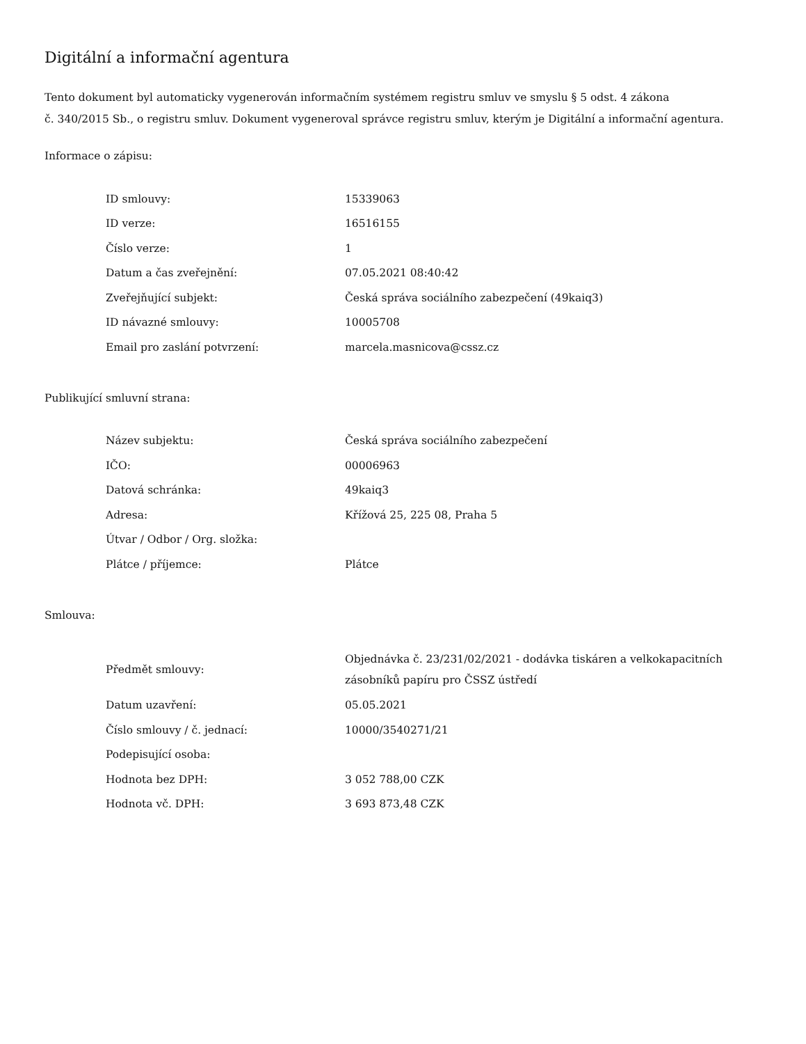Digitální a informační agentura
Tento dokument byl automaticky vygenerován informačním systémem registru smluv ve smyslu § 5 odst. 4 zákona
č. 340/2015 Sb., o registru smluv. Dokument vygeneroval správce registru smluv, kterým je Digitální a informační agentura.
Informace o zápisu:
| ID smlouvy: | 15339063 |
| ID verze: | 16516155 |
| Číslo verze: | 1 |
| Datum a čas zveřejnění: | 07.05.2021 08:40:42 |
| Zveřejňující subjekt: | Česká správa sociálního zabezpečení (49kaiq3) |
| ID návazné smlouvy: | 10005708 |
| Email pro zaslání potvrzení: | marcela.masnicova@cssz.cz |
Publikující smluvní strana:
| Název subjektu: | Česká správa sociálního zabezpečení |
| IČO: | 00006963 |
| Datová schránka: | 49kaiq3 |
| Adresa: | Křížová 25, 225 08, Praha 5 |
| Útvar / Odbor / Org. složka: | |
| Plátce / příjemce: | Plátce |
Smlouva:
| Předmět smlouvy: | Objednávka č. 23/231/02/2021 - dodávka tiskáren a velkokapacitních zásobníků papíru pro ČSSZ ústředí |
| Datum uzavření: | 05.05.2021 |
| Číslo smlouvy / č. jednací: | 10000/3540271/21 |
| Podepisující osoba: | |
| Hodnota bez DPH: | 3 052 788,00 CZK |
| Hodnota vč. DPH: | 3 693 873,48 CZK |